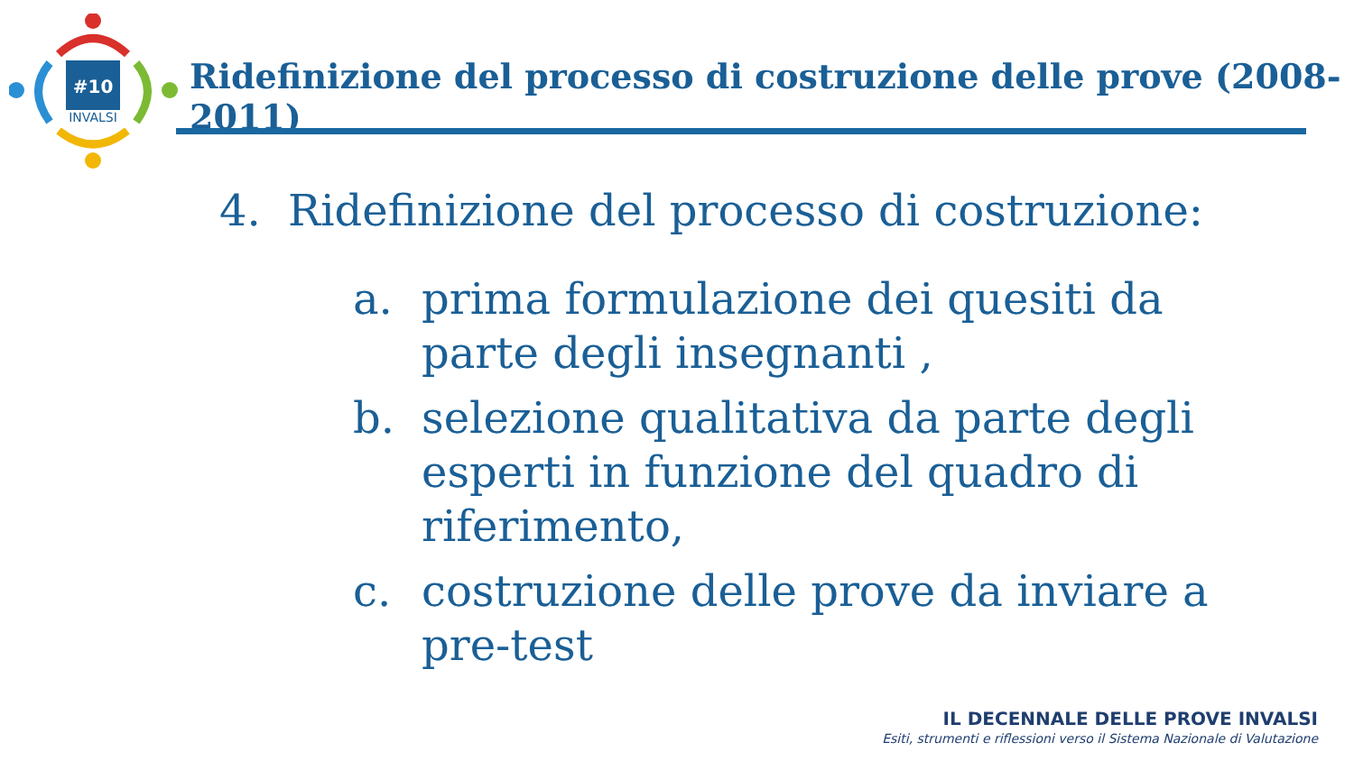#10
INVALSI
Ridefinizione del processo di costruzione delle prove (2008-2011)
4. Ridefinizione del processo di costruzione:
a. prima formulazione dei quesiti da
parte degli insegnanti ,
b. selezione qualitativa da parte degli
esperti in funzione del quadro di
riferimento,
c. costruzione delle prove da inviare a
pre-test
IL DECENNALE DELLE PROVE INVALSI
Esiti, strumenti e riflessioni verso il Sistema Nazionale di Valutazione